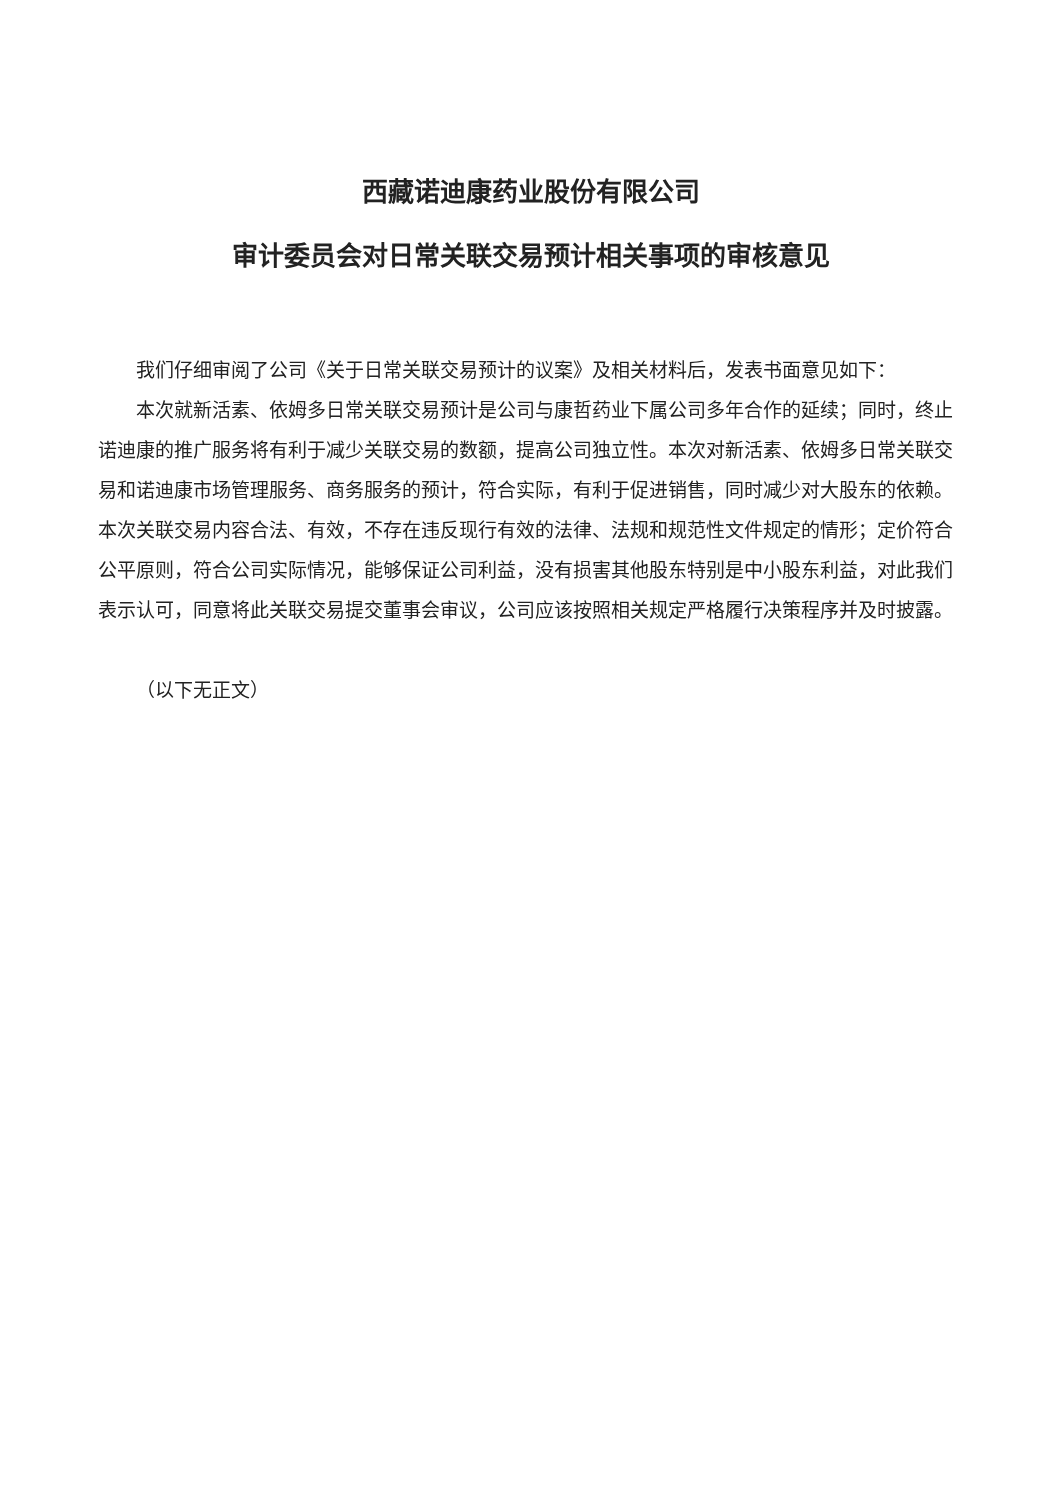西藏诺迪康药业股份有限公司
审计委员会对日常关联交易预计相关事项的审核意见
我们仔细审阅了公司《关于日常关联交易预计的议案》及相关材料后，发表书面意见如下：
本次就新活素、依姆多日常关联交易预计是公司与康哲药业下属公司多年合作的延续；同时，终止诺迪康的推广服务将有利于减少关联交易的数额，提高公司独立性。本次对新活素、依姆多日常关联交易和诺迪康市场管理服务、商务服务的预计，符合实际，有利于促进销售，同时减少对大股东的依赖。本次关联交易内容合法、有效，不存在违反现行有效的法律、法规和规范性文件规定的情形；定价符合公平原则，符合公司实际情况，能够保证公司利益，没有损害其他股东特别是中小股东利益，对此我们表示认可，同意将此关联交易提交董事会审议，公司应该按照相关规定严格履行决策程序并及时披露。
（以下无正文）